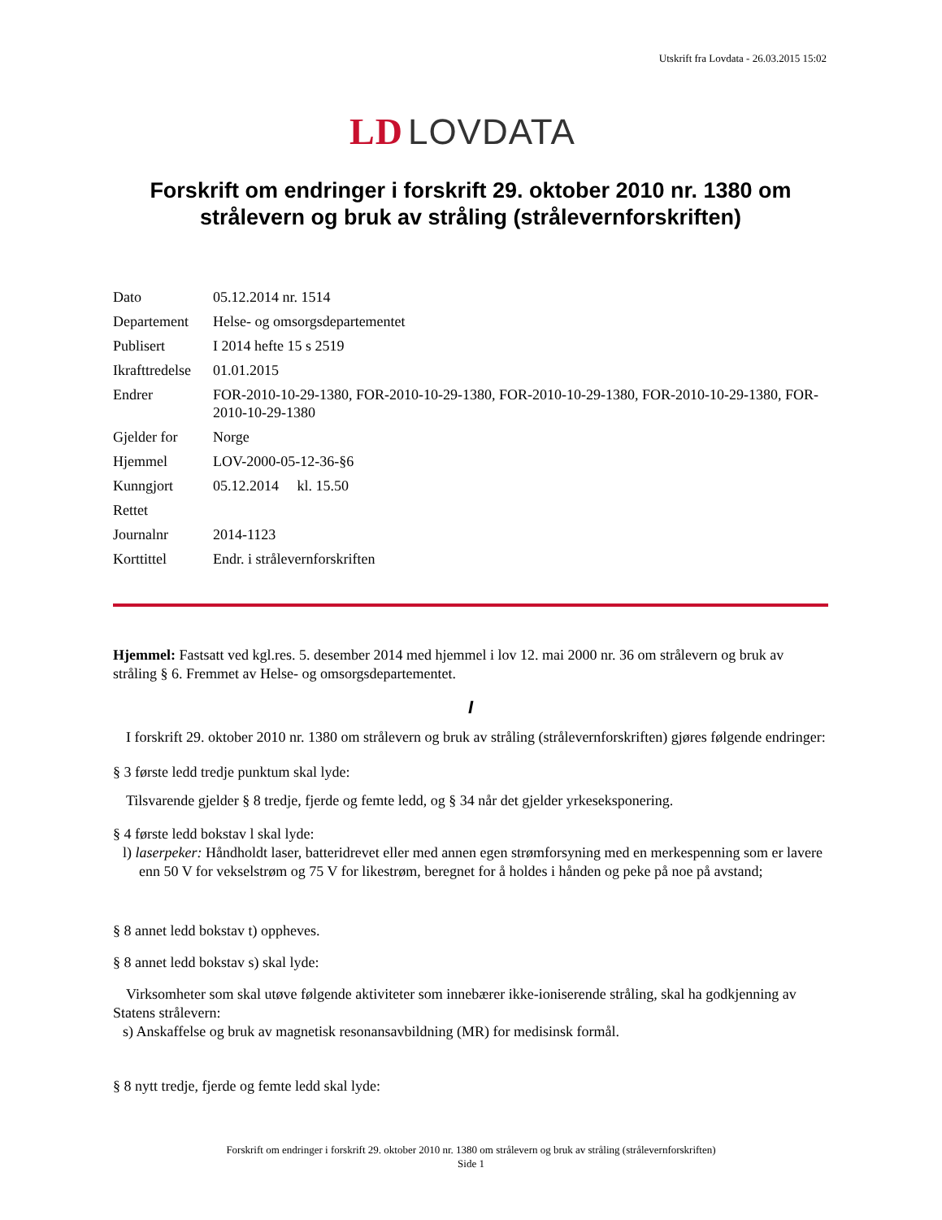Utskrift fra Lovdata - 26.03.2015 15:02
LD LOVDATA
Forskrift om endringer i forskrift 29. oktober 2010 nr. 1380 om strålevern og bruk av stråling (strålevernforskriften)
| Dato | 05.12.2014 nr. 1514 |
| Departement | Helse- og omsorgsdepartementet |
| Publisert | I 2014 hefte 15 s 2519 |
| Ikrafttredelse | 01.01.2015 |
| Endrer | FOR-2010-10-29-1380, FOR-2010-10-29-1380, FOR-2010-10-29-1380, FOR-2010-10-29-1380, FOR-2010-10-29-1380 |
| Gjelder for | Norge |
| Hjemmel | LOV-2000-05-12-36-§6 |
| Kunngjort | 05.12.2014 kl. 15.50 |
| Rettet | |
| Journalnr | 2014-1123 |
| Korttittel | Endr. i strålevernforskriften |
Hjemmel: Fastsatt ved kgl.res. 5. desember 2014 med hjemmel i lov 12. mai 2000 nr. 36 om strålevern og bruk av stråling § 6. Fremmet av Helse- og omsorgsdepartementet.
I
I forskrift 29. oktober 2010 nr. 1380 om strålevern og bruk av stråling (strålevernforskriften) gjøres følgende endringer:
§ 3 første ledd tredje punktum skal lyde:
Tilsvarende gjelder § 8 tredje, fjerde og femte ledd, og § 34 når det gjelder yrkeseksponering.
§ 4 første ledd bokstav l skal lyde:
l) laserpeker: Håndholdt laser, batteridrevet eller med annen egen strømforsyning med en merkespenning som er lavere enn 50 V for vekselstrøm og 75 V for likestrøm, beregnet for å holdes i hånden og peke på noe på avstand;
§ 8 annet ledd bokstav t) oppheves.
§ 8 annet ledd bokstav s) skal lyde:
Virksomheter som skal utøve følgende aktiviteter som innebærer ikke-ioniserende stråling, skal ha godkjenning av Statens strålevern:
s) Anskaffelse og bruk av magnetisk resonansavbildning (MR) for medisinsk formål.
§ 8 nytt tredje, fjerde og femte ledd skal lyde:
Forskrift om endringer i forskrift 29. oktober 2010 nr. 1380 om strålevern og bruk av stråling (strålevernforskriften)
Side 1